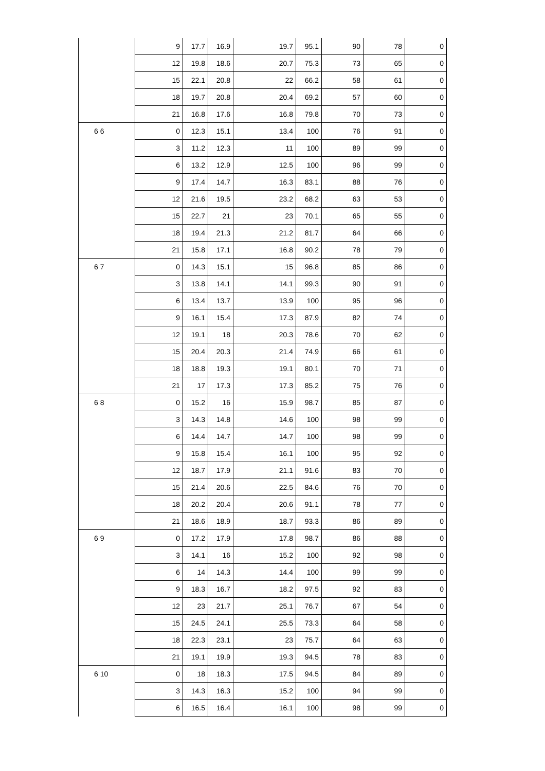| | 9 | 17.7 | 16.9 | 19.7 | 95.1 | 90 | 78 | 0 |
| | 12 | 19.8 | 18.6 | 20.7 | 75.3 | 73 | 65 | 0 |
| | 15 | 22.1 | 20.8 | 22 | 66.2 | 58 | 61 | 0 |
| | 18 | 19.7 | 20.8 | 20.4 | 69.2 | 57 | 60 | 0 |
| | 21 | 16.8 | 17.6 | 16.8 | 79.8 | 70 | 73 | 0 |
| 6 6 | 0 | 12.3 | 15.1 | 13.4 | 100 | 76 | 91 | 0 |
| | 3 | 11.2 | 12.3 | 11 | 100 | 89 | 99 | 0 |
| | 6 | 13.2 | 12.9 | 12.5 | 100 | 96 | 99 | 0 |
| | 9 | 17.4 | 14.7 | 16.3 | 83.1 | 88 | 76 | 0 |
| | 12 | 21.6 | 19.5 | 23.2 | 68.2 | 63 | 53 | 0 |
| | 15 | 22.7 | 21 | 23 | 70.1 | 65 | 55 | 0 |
| | 18 | 19.4 | 21.3 | 21.2 | 81.7 | 64 | 66 | 0 |
| | 21 | 15.8 | 17.1 | 16.8 | 90.2 | 78 | 79 | 0 |
| 6 7 | 0 | 14.3 | 15.1 | 15 | 96.8 | 85 | 86 | 0 |
| | 3 | 13.8 | 14.1 | 14.1 | 99.3 | 90 | 91 | 0 |
| | 6 | 13.4 | 13.7 | 13.9 | 100 | 95 | 96 | 0 |
| | 9 | 16.1 | 15.4 | 17.3 | 87.9 | 82 | 74 | 0 |
| | 12 | 19.1 | 18 | 20.3 | 78.6 | 70 | 62 | 0 |
| | 15 | 20.4 | 20.3 | 21.4 | 74.9 | 66 | 61 | 0 |
| | 18 | 18.8 | 19.3 | 19.1 | 80.1 | 70 | 71 | 0 |
| | 21 | 17 | 17.3 | 17.3 | 85.2 | 75 | 76 | 0 |
| 6 8 | 0 | 15.2 | 16 | 15.9 | 98.7 | 85 | 87 | 0 |
| | 3 | 14.3 | 14.8 | 14.6 | 100 | 98 | 99 | 0 |
| | 6 | 14.4 | 14.7 | 14.7 | 100 | 98 | 99 | 0 |
| | 9 | 15.8 | 15.4 | 16.1 | 100 | 95 | 92 | 0 |
| | 12 | 18.7 | 17.9 | 21.1 | 91.6 | 83 | 70 | 0 |
| | 15 | 21.4 | 20.6 | 22.5 | 84.6 | 76 | 70 | 0 |
| | 18 | 20.2 | 20.4 | 20.6 | 91.1 | 78 | 77 | 0 |
| | 21 | 18.6 | 18.9 | 18.7 | 93.3 | 86 | 89 | 0 |
| 6 9 | 0 | 17.2 | 17.9 | 17.8 | 98.7 | 86 | 88 | 0 |
| | 3 | 14.1 | 16 | 15.2 | 100 | 92 | 98 | 0 |
| | 6 | 14 | 14.3 | 14.4 | 100 | 99 | 99 | 0 |
| | 9 | 18.3 | 16.7 | 18.2 | 97.5 | 92 | 83 | 0 |
| | 12 | 23 | 21.7 | 25.1 | 76.7 | 67 | 54 | 0 |
| | 15 | 24.5 | 24.1 | 25.5 | 73.3 | 64 | 58 | 0 |
| | 18 | 22.3 | 23.1 | 23 | 75.7 | 64 | 63 | 0 |
| | 21 | 19.1 | 19.9 | 19.3 | 94.5 | 78 | 83 | 0 |
| 6 10 | 0 | 18 | 18.3 | 17.5 | 94.5 | 84 | 89 | 0 |
| | 3 | 14.3 | 16.3 | 15.2 | 100 | 94 | 99 | 0 |
| | 6 | 16.5 | 16.4 | 16.1 | 100 | 98 | 99 | 0 |